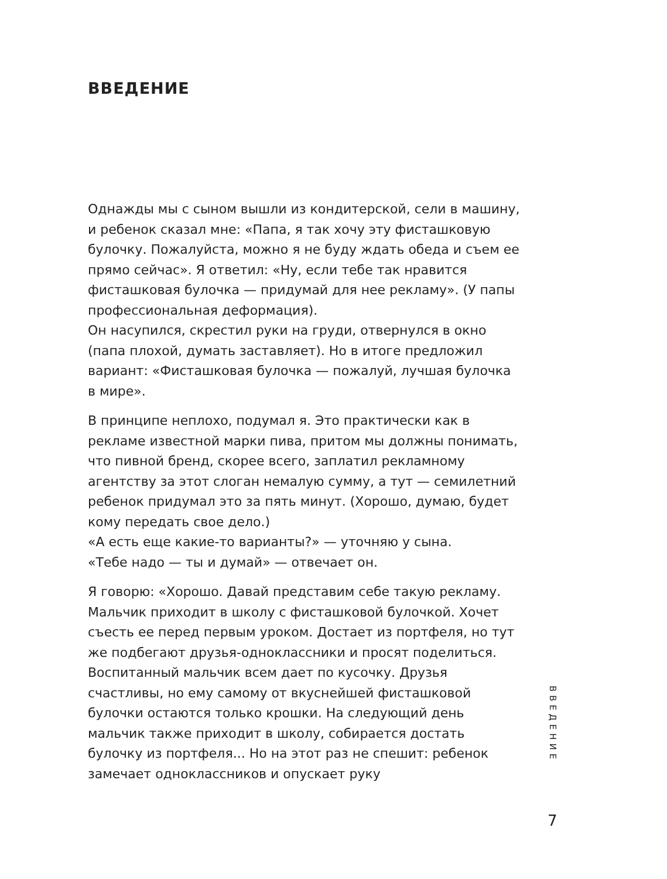ВВЕДЕНИЕ
Однажды мы с сыном вышли из кондитерской, сели в машину, и ребенок сказал мне: «Папа, я так хочу эту фисташковую булочку. Пожалуйста, можно я не буду ждать обеда и съем ее прямо сейчас». Я ответил: «Ну, если тебе так нравится фисташковая булочка — придумай для нее рекламу». (У папы профессиональная деформация).
Он насупился, скрестил руки на груди, отвернулся в окно (папа плохой, думать заставляет). Но в итоге предложил вариант: «Фисташковая булочка — пожалуй, лучшая булочка в мире».
В принципе неплохо, подумал я. Это практически как в рекламе известной марки пива, притом мы должны понимать, что пивной бренд, скорее всего, заплатил рекламному агентству за этот слоган немалую сумму, а тут — семилетний ребенок придумал это за пять минут. (Хорошо, думаю, будет кому передать свое дело.)
«А есть еще какие-то варианты?» — уточняю у сына.
«Тебе надо — ты и думай» — отвечает он.
Я говорю: «Хорошо. Давай представим себе такую рекламу. Мальчик приходит в школу с фисташковой булочкой. Хочет съесть ее перед первым уроком. Достает из портфеля, но тут же подбегают друзья-одноклассники и просят поделиться. Воспитанный мальчик всем дает по кусочку. Друзья счастливы, но ему самому от вкуснейшей фисташковой булочки остаются только крошки. На следующий день мальчик также приходит в школу, собирается достать булочку из портфеля... Но на этот раз не спешит: ребенок замечает одноклассников и опускает руку
ВВЕДЕНИЕ
7